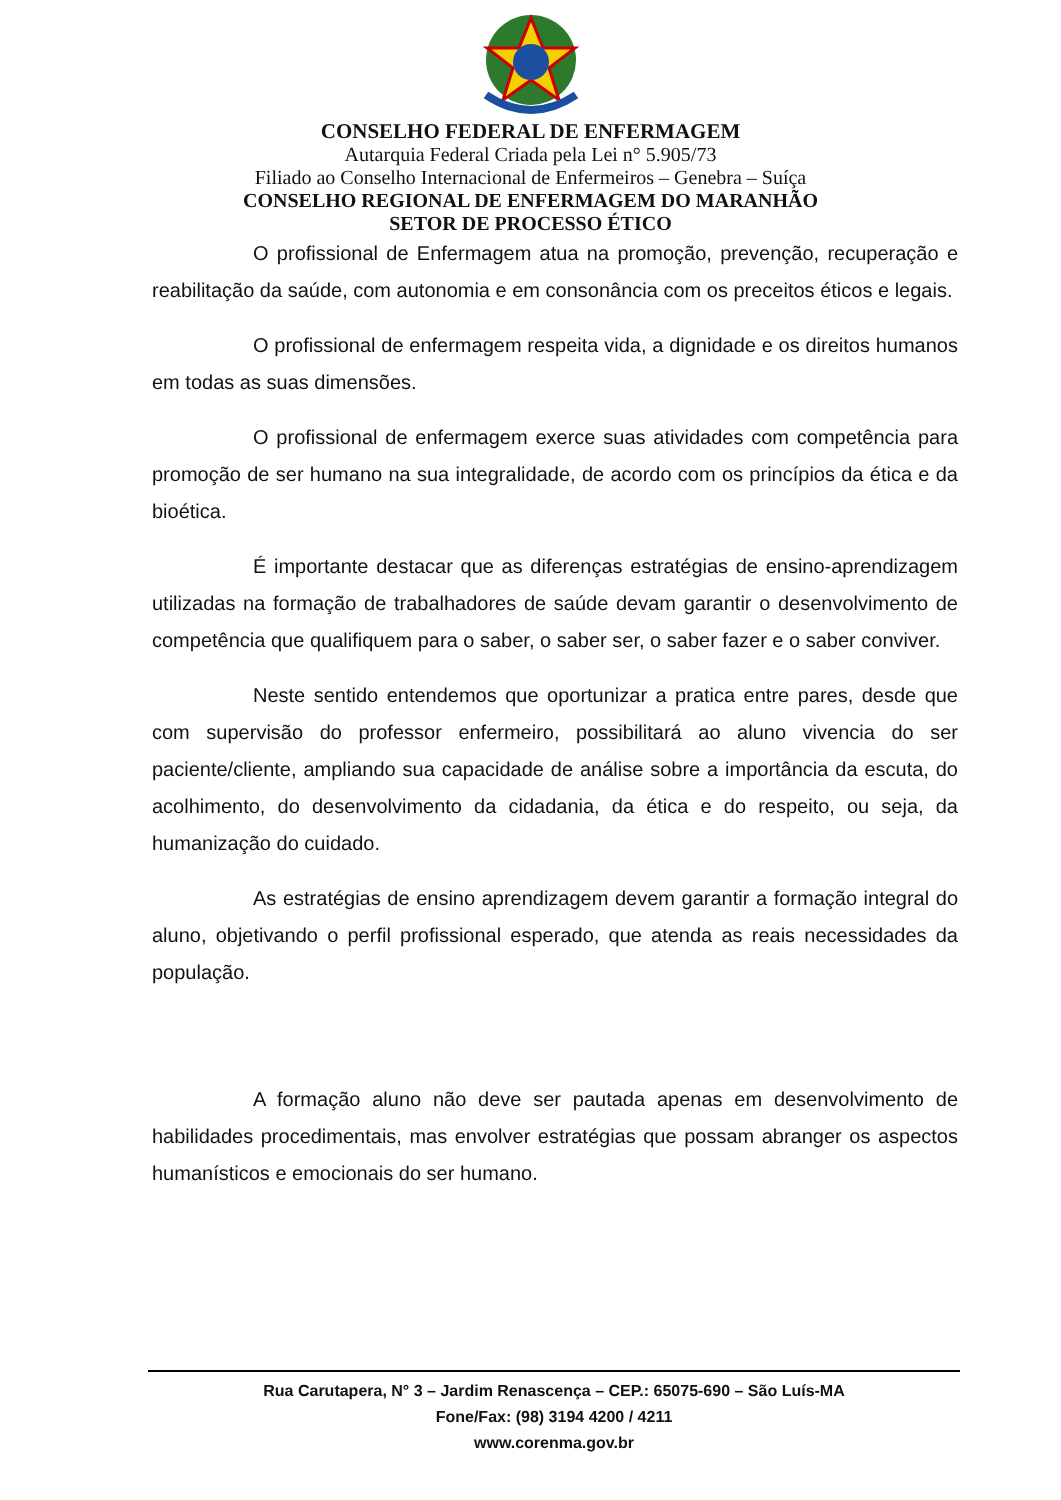CONSELHO FEDERAL DE ENFERMAGEM
Autarquia Federal Criada pela Lei n° 5.905/73
Filiado ao Conselho Internacional de Enfermeiros – Genebra – Suíça
CONSELHO REGIONAL DE ENFERMAGEM DO MARANHÃO
SETOR DE PROCESSO ÉTICO
O profissional de Enfermagem atua na promoção, prevenção, recuperação e reabilitação da saúde, com autonomia e em consonância com os preceitos éticos e legais.
O profissional de enfermagem respeita vida, a dignidade e os direitos humanos em todas as suas dimensões.
O profissional de enfermagem exerce suas atividades com competência para promoção de ser humano na sua integralidade, de acordo com os princípios da ética e da bioética.
É importante destacar que as diferenças estratégias de ensino-aprendizagem utilizadas na formação de trabalhadores de saúde devam garantir o desenvolvimento de competência que qualifiquem para o saber, o saber ser, o saber fazer e o saber conviver.
Neste sentido entendemos que oportunizar a pratica entre pares, desde que com supervisão do professor enfermeiro, possibilitará ao aluno vivencia do ser paciente/cliente, ampliando sua capacidade de análise sobre a importância da escuta, do acolhimento, do desenvolvimento da cidadania, da ética e do respeito, ou seja, da humanização do cuidado.
As estratégias de ensino aprendizagem devem garantir a formação integral do aluno, objetivando o perfil profissional esperado, que atenda as reais necessidades da população.
A formação aluno não deve ser pautada apenas em desenvolvimento de habilidades procedimentais, mas envolver estratégias que possam abranger os aspectos humanísticos e emocionais do ser humano.
Rua Carutapera, N° 3 – Jardim Renascença – CEP.: 65075-690 – São Luís-MA
Fone/Fax: (98) 3194 4200 / 4211
www.corenma.gov.br